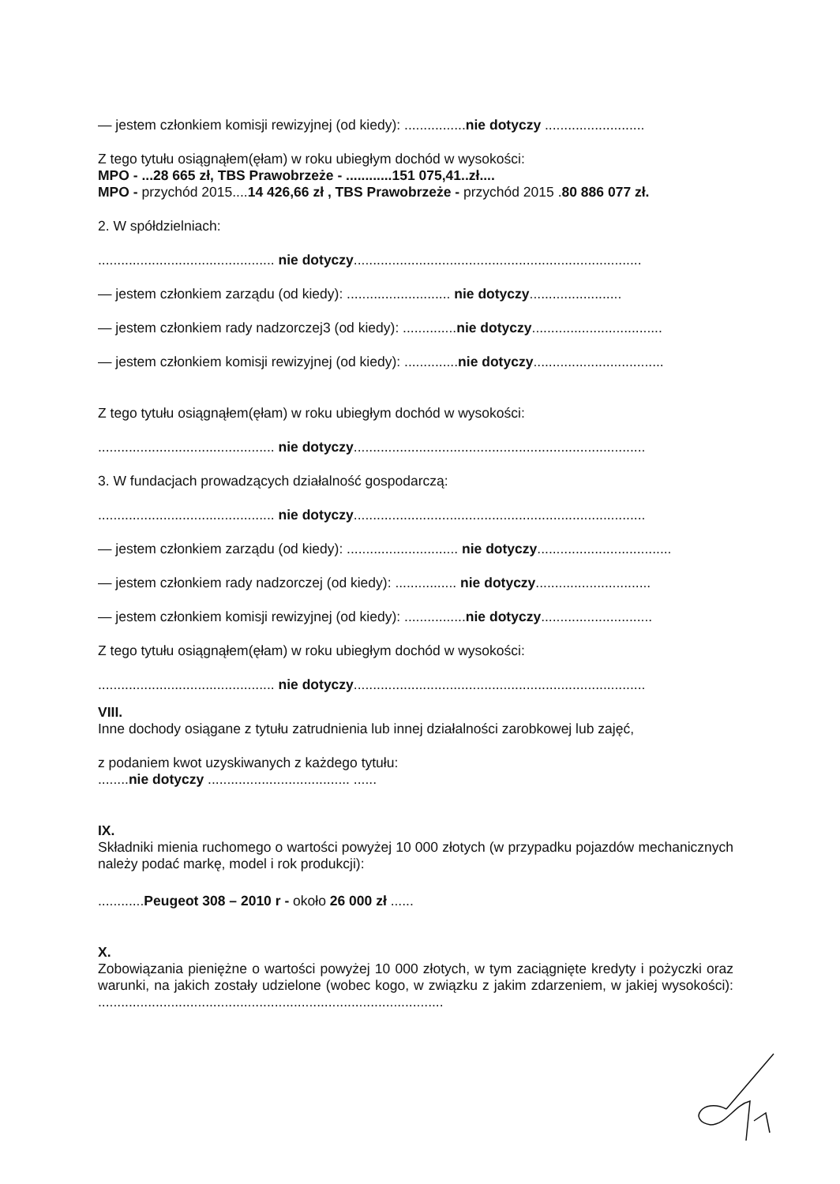— jestem członkiem komisji rewizyjnej (od kiedy): ................nie dotyczy ..........................
Z tego tytułu osiągnąłem(ęłam) w roku ubiegłym dochód w wysokości:
MPO - ...28 665 zł, TBS Prawobrzeże - ............151 075,41..zł....
MPO - przychód 2015....14 426,66 zł , TBS Prawobrzeże - przychód 2015 .80 886 077 zł.
2. W spółdzielniach:
.............................................. nie dotyczy...........................................................................
— jestem członkiem zarządu (od kiedy): ........................... nie dotyczy........................
— jestem członkiem rady nadzorczej3 (od kiedy): ..............nie dotyczy..................................
— jestem członkiem komisji rewizyjnej (od kiedy): ..............nie dotyczy..................................
Z tego tytułu osiągnąłem(ęłam) w roku ubiegłym dochód w wysokości:
.............................................. nie dotyczy............................................................................
3. W fundacjach prowadzących działalność gospodarczą:
.............................................. nie dotyczy............................................................................
— jestem członkiem zarządu (od kiedy): ............................. nie dotyczy...................................
— jestem członkiem rady nadzorczej (od kiedy): ................ nie dotyczy..............................
— jestem członkiem komisji rewizyjnej (od kiedy): ................nie dotyczy.............................
Z tego tytułu osiągnąłem(ęłam) w roku ubiegłym dochód w wysokości:
.............................................. nie dotyczy............................................................................
VIII.
Inne dochody osiągane z tytułu zatrudnienia lub innej działalności zarobkowej lub zajęć,
z podaniem kwot uzyskiwanych z każdego tytułu:
........nie dotyczy ..................................... ......
IX.
Składniki mienia ruchomego o wartości powyżej 10 000 złotych (w przypadku pojazdów mechanicznych należy podać markę, model i rok produkcji):
............Peugeot 308 – 2010 r - około 26 000 zł ......
X.
Zobowiązania pieniężne o wartości powyżej 10 000 złotych, w tym zaciągnięte kredyty i pożyczki oraz warunki, na jakich zostały udzielone (wobec kogo, w związku z jakim zdarzeniem, w jakiej wysokości): ..........................................................................................